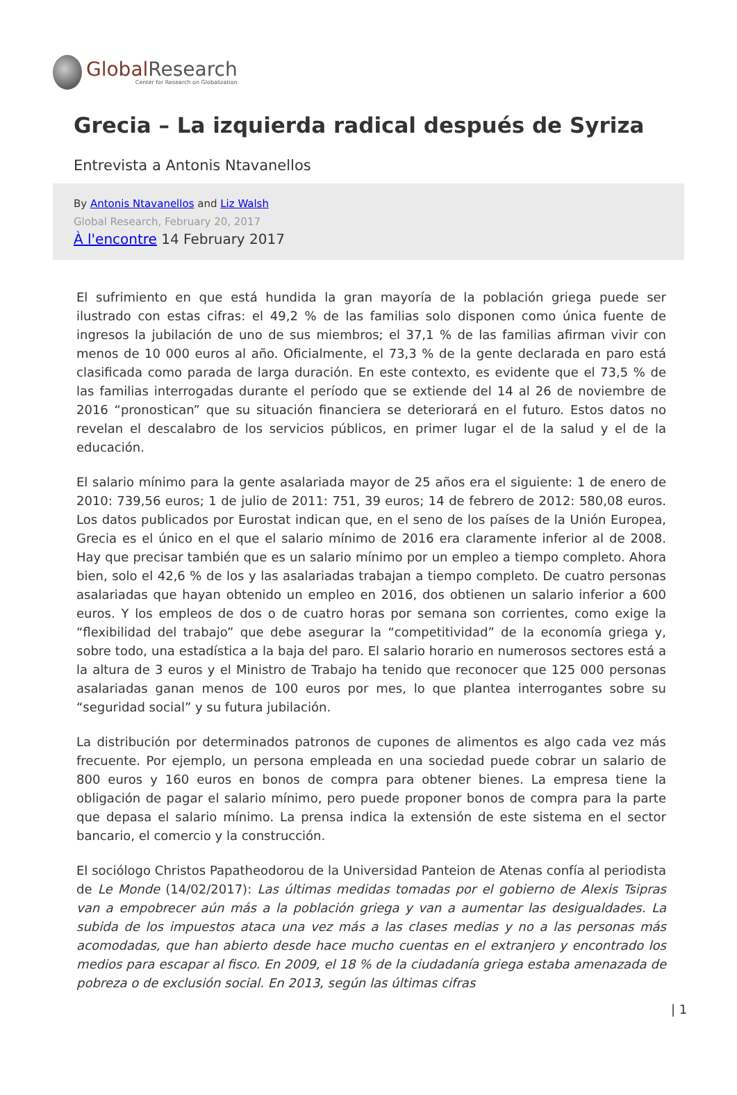Global Research
Center for Research on Globalization
Grecia – La izquierda radical después de Syriza
Entrevista a Antonis Ntavanellos
By Antonis Ntavanellos and Liz Walsh
Global Research, February 20, 2017
À l'encontre 14 February 2017
El sufrimiento en que está hundida la gran mayoría de la población griega puede ser ilustrado con estas cifras: el 49,2 % de las familias solo disponen como única fuente de ingresos la jubilación de uno de sus miembros; el 37,1 % de las familias afirman vivir con menos de 10 000 euros al año. Oficialmente, el 73,3 % de la gente declarada en paro está clasificada como parada de larga duración. En este contexto, es evidente que el 73,5 % de las familias interrogadas durante el período que se extiende del 14 al 26 de noviembre de 2016 “pronostican” que su situación financiera se deteriorará en el futuro. Estos datos no revelan el descalabro de los servicios públicos, en primer lugar el de la salud y el de la educación.
El salario mínimo para la gente asalariada mayor de 25 años era el siguiente: 1 de enero de 2010: 739,56 euros; 1 de julio de 2011: 751, 39 euros; 14 de febrero de 2012: 580,08 euros. Los datos publicados por Eurostat indican que, en el seno de los países de la Unión Europea, Grecia es el único en el que el salario mínimo de 2016 era claramente inferior al de 2008. Hay que precisar también que es un salario mínimo por un empleo a tiempo completo. Ahora bien, solo el 42,6 % de los y las asalariadas trabajan a tiempo completo. De cuatro personas asalariadas que hayan obtenido un empleo en 2016, dos obtienen un salario inferior a 600 euros. Y los empleos de dos o de cuatro horas por semana son corrientes, como exige la “flexibilidad del trabajo” que debe asegurar la “competitividad” de la economía griega y, sobre todo, una estadística a la baja del paro. El salario horario en numerosos sectores está a la altura de 3 euros y el Ministro de Trabajo ha tenido que reconocer que 125 000 personas asalariadas ganan menos de 100 euros por mes, lo que plantea interrogantes sobre su “seguridad social” y su futura jubilación.
La distribución por determinados patronos de cupones de alimentos es algo cada vez más frecuente. Por ejemplo, un persona empleada en una sociedad puede cobrar un salario de 800 euros y 160 euros en bonos de compra para obtener bienes. La empresa tiene la obligación de pagar el salario mínimo, pero puede proponer bonos de compra para la parte que depasa el salario mínimo. La prensa indica la extensión de este sistema en el sector bancario, el comercio y la construcción.
El sociólogo Christos Papatheodorou de la Universidad Panteion de Atenas confía al periodista de Le Monde (14/02/2017): Las últimas medidas tomadas por el gobierno de Alexis Tsipras van a empobrecer aún más a la población griega y van a aumentar las desigualdades. La subida de los impuestos ataca una vez más a las clases medias y no a las personas más acomodadas, que han abierto desde hace mucho cuentas en el extranjero y encontrado los medios para escapar al fisco. En 2009, el 18 % de la ciudadanía griega estaba amenazada de pobreza o de exclusión social. En 2013, según las últimas cifras
| 1